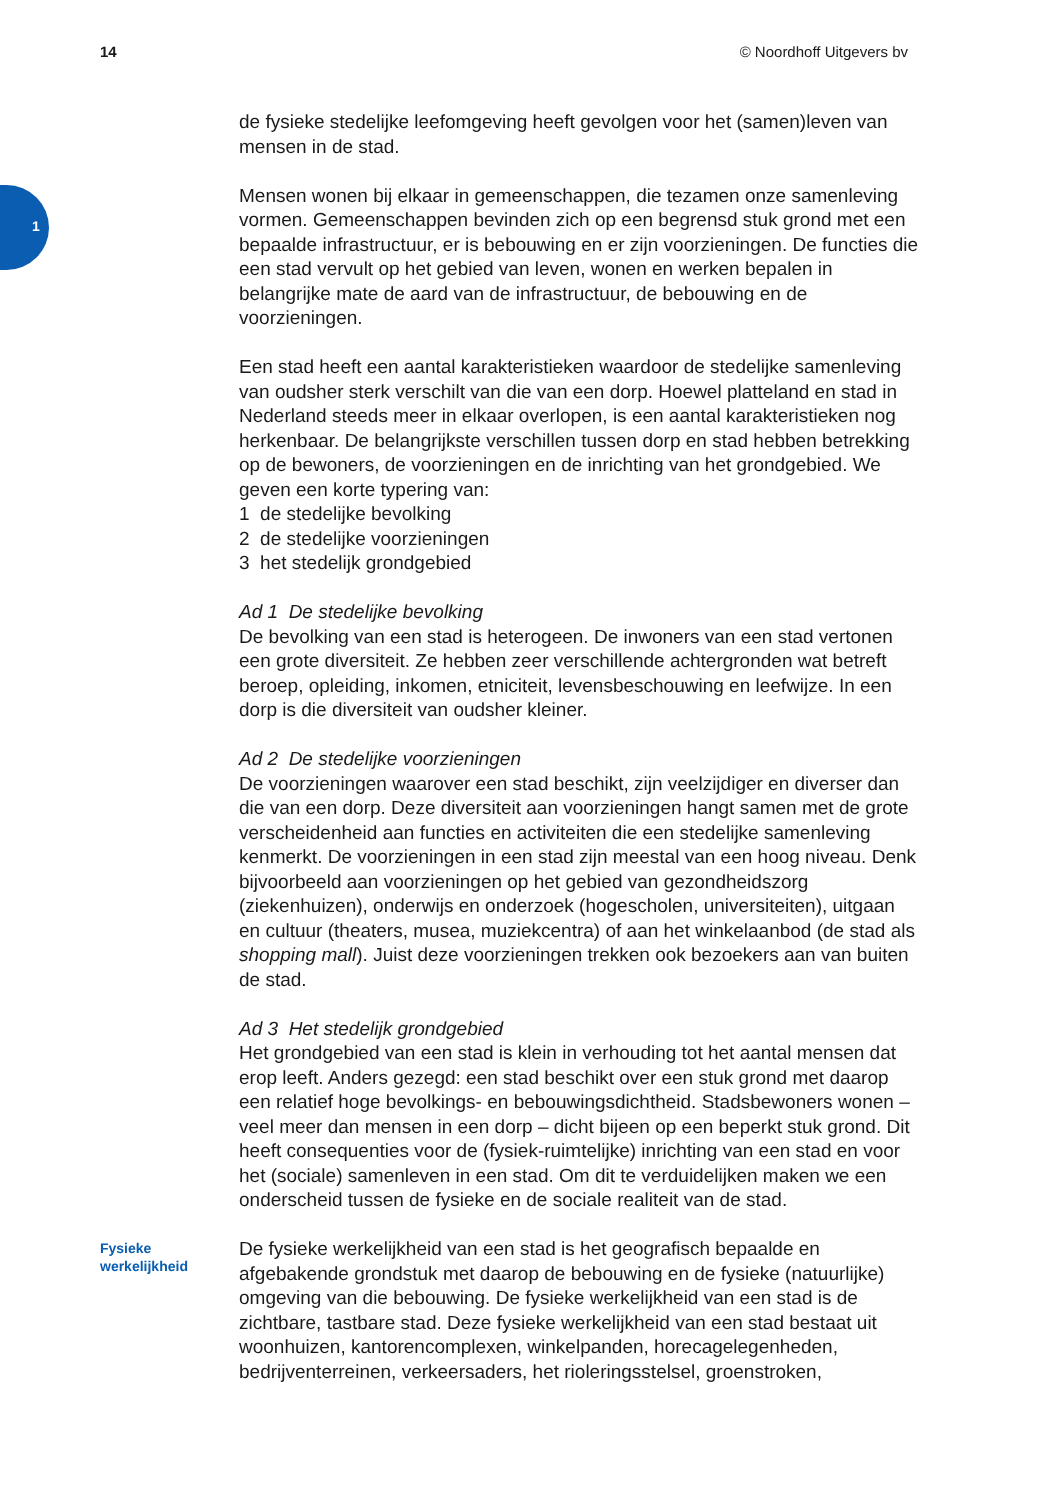14 © Noordhoff Uitgevers bv
1
de fysieke stedelijke leefomgeving heeft gevolgen voor het (samen)leven van mensen in de stad.
Mensen wonen bij elkaar in gemeenschappen, die tezamen onze samenleving vormen. Gemeenschappen bevinden zich op een begrensd stuk grond met een bepaalde infrastructuur, er is bebouwing en er zijn voorzieningen. De functies die een stad vervult op het gebied van leven, wonen en werken bepalen in belangrijke mate de aard van de infrastructuur, de bebouwing en de voorzieningen.
Een stad heeft een aantal karakteristieken waardoor de stedelijke samenleving van oudsher sterk verschilt van die van een dorp. Hoewel platteland en stad in Nederland steeds meer in elkaar overlopen, is een aantal karakteristieken nog herkenbaar. De belangrijkste verschillen tussen dorp en stad hebben betrekking op de bewoners, de voorzieningen en de inrichting van het grondgebied. We geven een korte typering van:
1 de stedelijke bevolking
2 de stedelijke voorzieningen
3 het stedelijk grondgebied
Ad 1 De stedelijke bevolking
De bevolking van een stad is heterogeen. De inwoners van een stad vertonen een grote diversiteit. Ze hebben zeer verschillende achtergronden wat betreft beroep, opleiding, inkomen, etniciteit, levensbeschouwing en leefwijze. In een dorp is die diversiteit van oudsher kleiner.
Ad 2 De stedelijke voorzieningen
De voorzieningen waarover een stad beschikt, zijn veelzijdiger en diverser dan die van een dorp. Deze diversiteit aan voorzieningen hangt samen met de grote verscheidenheid aan functies en activiteiten die een stedelijke samenleving kenmerkt. De voorzieningen in een stad zijn meestal van een hoog niveau. Denk bijvoorbeeld aan voorzieningen op het gebied van gezondheidszorg (ziekenhuizen), onderwijs en onderzoek (hogescholen, universiteiten), uitgaan en cultuur (theaters, musea, muziekcentra) of aan het winkelaanbod (de stad als shopping mall). Juist deze voorzieningen trekken ook bezoekers aan van buiten de stad.
Ad 3 Het stedelijk grondgebied
Het grondgebied van een stad is klein in verhouding tot het aantal mensen dat erop leeft. Anders gezegd: een stad beschikt over een stuk grond met daarop een relatief hoge bevolkings- en bebouwingsdichtheid. Stadsbewoners wonen – veel meer dan mensen in een dorp – dicht bijeen op een beperkt stuk grond. Dit heeft consequenties voor de (fysiek-ruimtelijke) inrichting van een stad en voor het (sociale) samenleven in een stad. Om dit te verduidelijken maken we een onderscheid tussen de fysieke en de sociale realiteit van de stad.
Fysieke
werkelijkheid
De fysieke werkelijkheid van een stad is het geografisch bepaalde en afgebakende grondstuk met daarop de bebouwing en de fysieke (natuurlijke) omgeving van die bebouwing. De fysieke werkelijkheid van een stad is de zichtbare, tastbare stad. Deze fysieke werkelijkheid van een stad bestaat uit woonhuizen, kantorencomplexen, winkelpanden, horecagelegenheden, bedrijventerreinen, verkeersaders, het rioleringsstelsel, groenstroken,